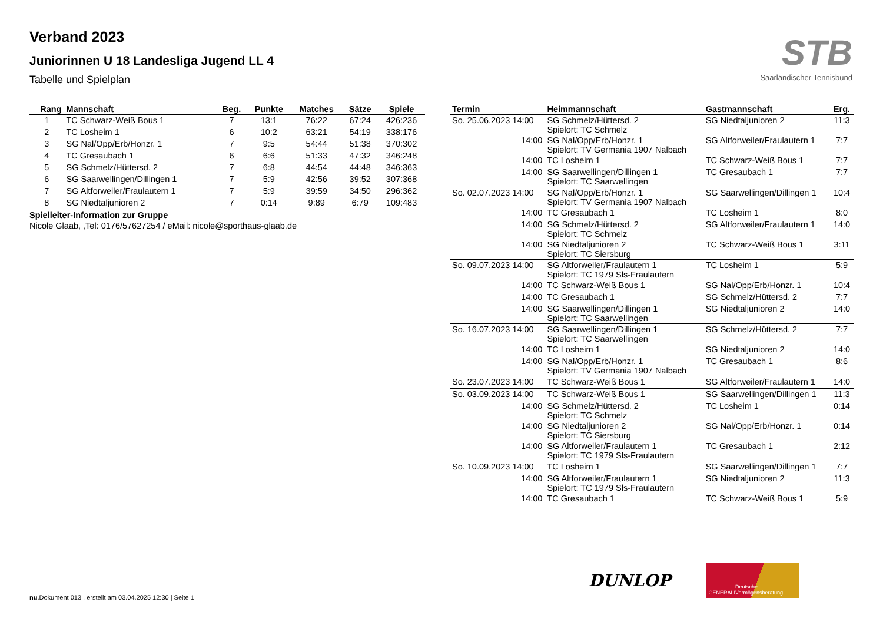Verband 2023
Juniorinnen U 18 Landesliga Jugend LL 4
Tabelle und Spielplan
STB
Saarländischer Tennisbund
| Rang | Mannschaft | Beg. | Punkte | Matches | Sätze | Spiele |
| --- | --- | --- | --- | --- | --- | --- |
| 1 | TC Schwarz-Weiß Bous 1 | 7 | 13:1 | 76:22 | 67:24 | 426:236 |
| 2 | TC Losheim 1 | 6 | 10:2 | 63:21 | 54:19 | 338:176 |
| 3 | SG Nal/Opp/Erb/Honzr. 1 | 7 | 9:5 | 54:44 | 51:38 | 370:302 |
| 4 | TC Gresaubach 1 | 6 | 6:6 | 51:33 | 47:32 | 346:248 |
| 5 | SG Schmelz/Hüttersd. 2 | 7 | 6:8 | 44:54 | 44:48 | 346:363 |
| 6 | SG Saarwellingen/Dillingen 1 | 7 | 5:9 | 42:56 | 39:52 | 307:368 |
| 7 | SG Altforweiler/Fraulautern 1 | 7 | 5:9 | 39:59 | 34:50 | 296:362 |
| 8 | SG Niedtaljunioren 2 | 7 | 0:14 | 9:89 | 6:79 | 109:483 |
Spielleiter-Information zur Gruppe
Nicole Glaab, ,Tel: 0176/57627254 / eMail: nicole@sporthaus-glaab.de
| Termin | Heimmannschaft | Gastmannschaft | Erg. |
| --- | --- | --- | --- |
| So. 25.06.2023 14:00 | SG Schmelz/Hüttersd. 2 Spielort: TC Schmelz | SG Niedtaljunioren 2 | 11:3 |
| 14:00 | SG Nal/Opp/Erb/Honzr. 1 Spielort: TV Germania 1907 Nalbach | SG Altforweiler/Fraulautern 1 | 7:7 |
| 14:00 | TC Losheim 1 | TC Schwarz-Weiß Bous 1 | 7:7 |
| 14:00 | SG Saarwellingen/Dillingen 1 Spielort: TC Saarwellingen | TC Gresaubach 1 | 7:7 |
| So. 02.07.2023 14:00 | SG Nal/Opp/Erb/Honzr. 1 Spielort: TV Germania 1907 Nalbach | SG Saarwellingen/Dillingen 1 | 10:4 |
| 14:00 | TC Gresaubach 1 | TC Losheim 1 | 8:0 |
| 14:00 | SG Schmelz/Hüttersd. 2 Spielort: TC Schmelz | SG Altforweiler/Fraulautern 1 | 14:0 |
| 14:00 | SG Niedtaljunioren 2 Spielort: TC Siersburg | TC Schwarz-Weiß Bous 1 | 3:11 |
| So. 09.07.2023 14:00 | SG Altforweiler/Fraulautern 1 Spielort: TC 1979 Sls-Fraulautern | TC Losheim 1 | 5:9 |
| 14:00 | TC Schwarz-Weiß Bous 1 | SG Nal/Opp/Erb/Honzr. 1 | 10:4 |
| 14:00 | TC Gresaubach 1 | SG Schmelz/Hüttersd. 2 | 7:7 |
| 14:00 | SG Saarwellingen/Dillingen 1 Spielort: TC Saarwellingen | SG Niedtaljunioren 2 | 14:0 |
| So. 16.07.2023 14:00 | SG Saarwellingen/Dillingen 1 Spielort: TC Saarwellingen | SG Schmelz/Hüttersd. 2 | 7:7 |
| 14:00 | TC Losheim 1 | SG Niedtaljunioren 2 | 14:0 |
| 14:00 | SG Nal/Opp/Erb/Honzr. 1 Spielort: TV Germania 1907 Nalbach | TC Gresaubach 1 | 8:6 |
| So. 23.07.2023 14:00 | TC Schwarz-Weiß Bous 1 | SG Altforweiler/Fraulautern 1 | 14:0 |
| So. 03.09.2023 14:00 | TC Schwarz-Weiß Bous 1 | SG Saarwellingen/Dillingen 1 | 11:3 |
| 14:00 | SG Schmelz/Hüttersd. 2 Spielort: TC Schmelz | TC Losheim 1 | 0:14 |
| 14:00 | SG Niedtaljunioren 2 Spielort: TC Siersburg | SG Nal/Opp/Erb/Honzr. 1 | 0:14 |
| 14:00 | SG Altforweiler/Fraulautern 1 Spielort: TC 1979 Sls-Fraulautern | TC Gresaubach 1 | 2:12 |
| So. 10.09.2023 14:00 | TC Losheim 1 | SG Saarwellingen/Dillingen 1 | 7:7 |
| 14:00 | SG Altforweiler/Fraulautern 1 Spielort: TC 1979 Sls-Fraulautern | SG Niedtaljunioren 2 | 11:3 |
| 14:00 | TC Gresaubach 1 | TC Schwarz-Weiß Bous 1 | 5:9 |
DUNLOP
GENERALI Deutsche Vermögensberatung
nu.Dokument 013 , erstellt am 03.04.2025 12:30 | Seite 1